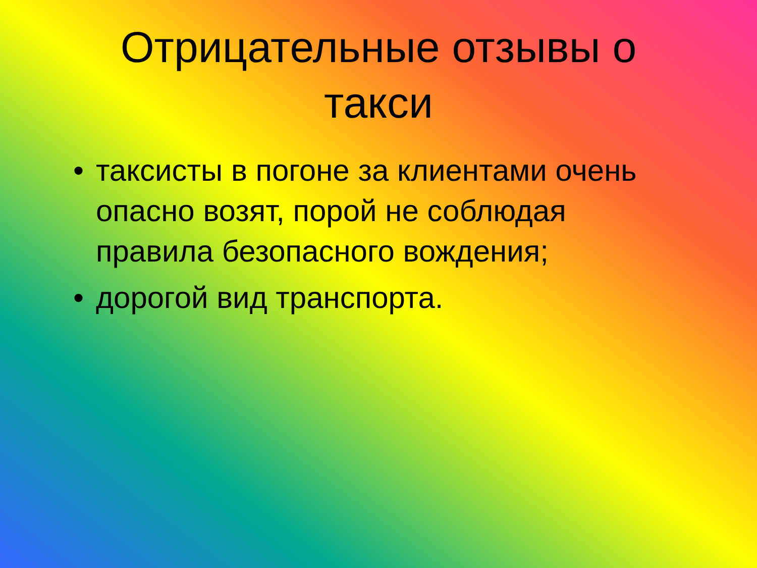Отрицательные отзывы о такси
• таксисты в погоне за клиентами очень опасно возят, порой не соблюдая правила безопасного вождения;
• дорогой вид транспорта.